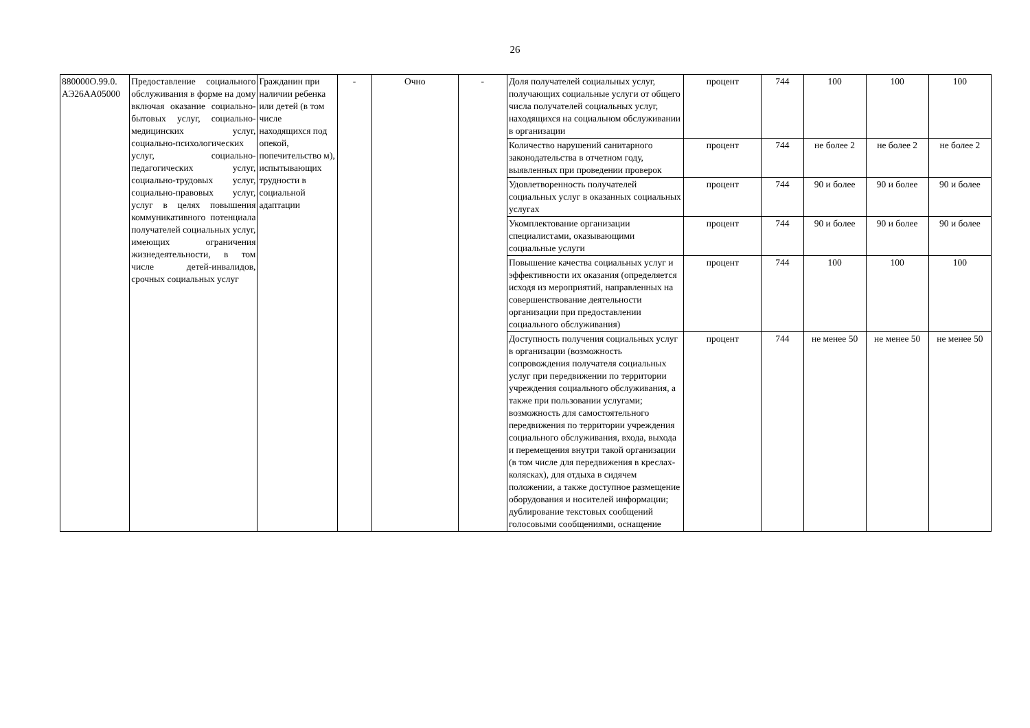26
| 880000О.99.0. АЭ26АА05000 | Предоставление социального обслуживания в форме на дому включая оказание социально-бытовых услуг, социально-медицинских услуг, социально-психологических услуг, социально-педагогических услуг, социально-трудовых услуг, социально-правовых услуг, услуг в целях повышения коммуникативного потенциала получателей социальных услуг, имеющих ограничения жизнедеятельности, в том числе детей-инвалидов, срочных социальных услуг | Гражданин при наличии ребенка или детей (в том числе находящихся под опекой, попечительство м), испытывающих трудности в социальной адаптации | - | Очно | - | Доля получателей социальных услуг, получающих социальные услуги от общего числа получателей социальных услуг, находящихся на социальном обслуживании в организации | процент | 744 | 100 | 100 | 100 |
| | | | | | | Количество нарушений санитарного законодательства в отчетном году, выявленных при проведении проверок | процент | 744 | не более 2 | не более 2 | не более 2 |
| | | | | | | Удовлетворенность получателей социальных услуг в оказанных социальных услугах | процент | 744 | 90 и более | 90 и более | 90 и более |
| | | | | | | Укомплектование организации специалистами, оказывающими социальные услуги | процент | 744 | 90 и более | 90 и более | 90 и более |
| | | | | | | Повышение качества социальных услуг и эффективности их оказания (определяется исходя из мероприятий, направленных на совершенствование деятельности организации при предоставлении социального обслуживания) | процент | 744 | 100 | 100 | 100 |
| | | | | | | Доступность получения социальных услуг в организации (возможность сопровождения получателя социальных услуг при передвижении по территории учреждения социального обслуживания, а также при пользовании услугами; возможность для самостоятельного передвижения по территории учреждения социального обслуживания, входа, выхода и перемещения внутри такой организации (в том числе для передвижения в креслах-колясках), для отдыха в сидячем положении, а также доступное размещение оборудования и носителей информации; дублирование текстовых сообщений голосовыми сообщениями, оснащение | процент | 744 | не менее 50 | не менее 50 | не менее 50 |